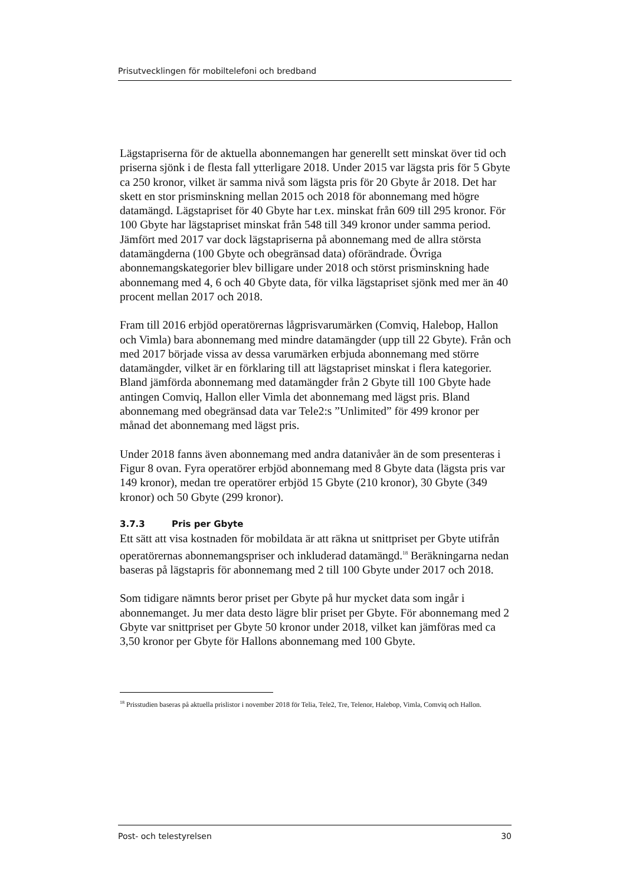Prisutvecklingen för mobiltelefoni och bredband
Lägstapriserna för de aktuella abonnemangen har generellt sett minskat över tid och priserna sjönk i de flesta fall ytterligare 2018. Under 2015 var lägsta pris för 5 Gbyte ca 250 kronor, vilket är samma nivå som lägsta pris för 20 Gbyte år 2018. Det har skett en stor prisminskning mellan 2015 och 2018 för abonnemang med högre datamängd. Lägstapriset för 40 Gbyte har t.ex. minskat från 609 till 295 kronor. För 100 Gbyte har lägstapriset minskat från 548 till 349 kronor under samma period. Jämfört med 2017 var dock lägstapriserna på abonnemang med de allra största datamängderna (100 Gbyte och obegränsad data) oförändrade. Övriga abonnemangskategorier blev billigare under 2018 och störst prisminskning hade abonnemang med 4, 6 och 40 Gbyte data, för vilka lägstapriset sjönk med mer än 40 procent mellan 2017 och 2018.
Fram till 2016 erbjöd operatörernas lågprisvarumärken (Comviq, Halebop, Hallon och Vimla) bara abonnemang med mindre datamängder (upp till 22 Gbyte). Från och med 2017 började vissa av dessa varumärken erbjuda abonnemang med större datamängder, vilket är en förklaring till att lägstapriset minskat i flera kategorier. Bland jämförda abonnemang med datamängder från 2 Gbyte till 100 Gbyte hade antingen Comviq, Hallon eller Vimla det abonnemang med lägst pris. Bland abonnemang med obegränsad data var Tele2:s ”Unlimited” för 499 kronor per månad det abonnemang med lägst pris.
Under 2018 fanns även abonnemang med andra datanivåer än de som presenteras i Figur 8 ovan. Fyra operatörer erbjöd abonnemang med 8 Gbyte data (lägsta pris var 149 kronor), medan tre operatörer erbjöd 15 Gbyte (210 kronor), 30 Gbyte (349 kronor) och 50 Gbyte (299 kronor).
3.7.3 Pris per Gbyte
Ett sätt att visa kostnaden för mobildata är att räkna ut snittpriset per Gbyte utifrån operatörernas abonnemangspriser och inkluderad datamängd.<sup>18</sup> Beräkningarna nedan baseras på lägstapris för abonnemang med 2 till 100 Gbyte under 2017 och 2018.
Som tidigare nämnts beror priset per Gbyte på hur mycket data som ingår i abonnemanget. Ju mer data desto lägre blir priset per Gbyte. För abonnemang med 2 Gbyte var snittpriset per Gbyte 50 kronor under 2018, vilket kan jämföras med ca 3,50 kronor per Gbyte för Hallons abonnemang med 100 Gbyte.
<sup>18</sup> Prisstudien baseras på aktuella prislistor i november 2018 för Telia, Tele2, Tre, Telenor, Halebop, Vimla, Comviq och Hallon.
Post- och telestyrelsen 30